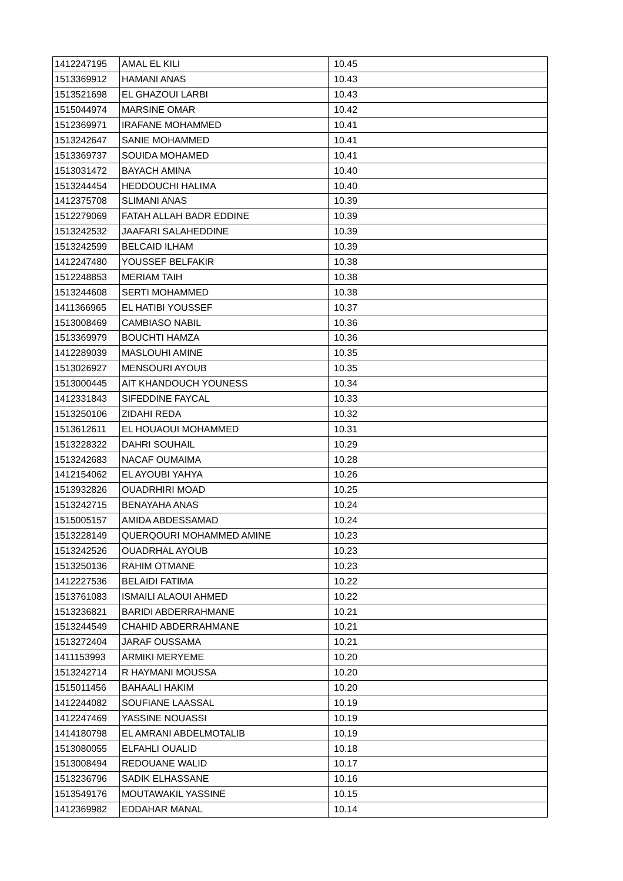| 1412247195 | AMAL EL KILI | 10.45 |
| 1513369912 | HAMANI ANAS | 10.43 |
| 1513521698 | EL GHAZOUI LARBI | 10.43 |
| 1515044974 | MARSINE OMAR | 10.42 |
| 1512369971 | IRAFANE MOHAMMED | 10.41 |
| 1513242647 | SANIE MOHAMMED | 10.41 |
| 1513369737 | SOUIDA MOHAMED | 10.41 |
| 1513031472 | BAYACH AMINA | 10.40 |
| 1513244454 | HEDDOUCHI HALIMA | 10.40 |
| 1412375708 | SLIMANI ANAS | 10.39 |
| 1512279069 | FATAH ALLAH BADR EDDINE | 10.39 |
| 1513242532 | JAAFARI SALAHEDDINE | 10.39 |
| 1513242599 | BELCAID ILHAM | 10.39 |
| 1412247480 | YOUSSEF BELFAKIR | 10.38 |
| 1512248853 | MERIAM TAIH | 10.38 |
| 1513244608 | SERTI MOHAMMED | 10.38 |
| 1411366965 | EL HATIBI YOUSSEF | 10.37 |
| 1513008469 | CAMBIASO NABIL | 10.36 |
| 1513369979 | BOUCHTI HAMZA | 10.36 |
| 1412289039 | MASLOUHI AMINE | 10.35 |
| 1513026927 | MENSOURI AYOUB | 10.35 |
| 1513000445 | AIT KHANDOUCH YOUNESS | 10.34 |
| 1412331843 | SIFEDDINE FAYCAL | 10.33 |
| 1513250106 | ZIDAHI REDA | 10.32 |
| 1513612611 | EL HOUAOUI MOHAMMED | 10.31 |
| 1513228322 | DAHRI SOUHAIL | 10.29 |
| 1513242683 | NACAF OUMAIMA | 10.28 |
| 1412154062 | EL AYOUBI YAHYA | 10.26 |
| 1513932826 | OUADRHIRI MOAD | 10.25 |
| 1513242715 | BENAYAHA ANAS | 10.24 |
| 1515005157 | AMIDA ABDESSAMAD | 10.24 |
| 1513228149 | QUERQOURI MOHAMMED AMINE | 10.23 |
| 1513242526 | OUADRHAL AYOUB | 10.23 |
| 1513250136 | RAHIM OTMANE | 10.23 |
| 1412227536 | BELAIDI FATIMA | 10.22 |
| 1513761083 | ISMAILI ALAOUI AHMED | 10.22 |
| 1513236821 | BARIDI ABDERRAHMANE | 10.21 |
| 1513244549 | CHAHID ABDERRAHMANE | 10.21 |
| 1513272404 | JARAF OUSSAMA | 10.21 |
| 1411153993 | ARMIKI MERYEME | 10.20 |
| 1513242714 | R HAYMANI MOUSSA | 10.20 |
| 1515011456 | BAHAALI HAKIM | 10.20 |
| 1412244082 | SOUFIANE LAASSAL | 10.19 |
| 1412247469 | YASSINE NOUASSI | 10.19 |
| 1414180798 | EL AMRANI ABDELMOTALIB | 10.19 |
| 1513080055 | ELFAHLI OUALID | 10.18 |
| 1513008494 | REDOUANE WALID | 10.17 |
| 1513236796 | SADIK ELHASSANE | 10.16 |
| 1513549176 | MOUTAWAKIL YASSINE | 10.15 |
| 1412369982 | EDDAHAR MANAL | 10.14 |